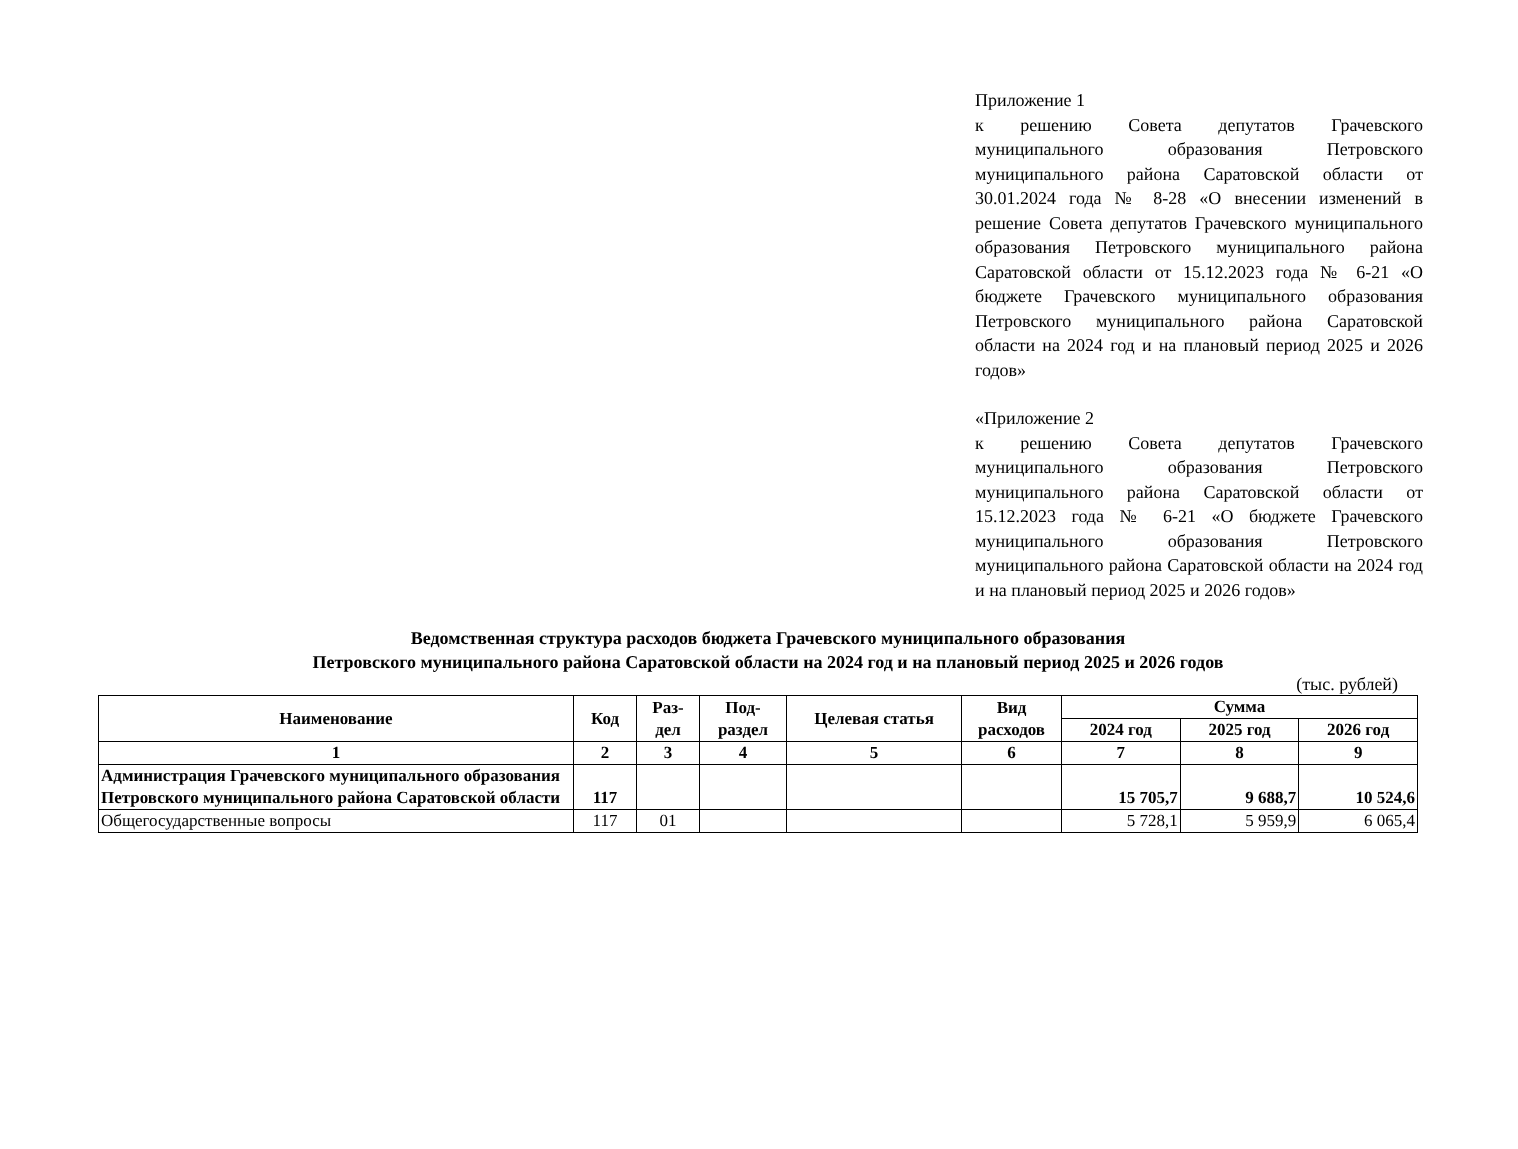Приложение 1
к решению Совета депутатов Грачевского муниципального образования Петровского муниципального района Саратовской области от 30.01.2024 года № 8-28 «О внесении изменений в решение Совета депутатов Грачевского муниципального образования Петровского муниципального района Саратовской области от 15.12.2023 года № 6-21 «О бюджете Грачевского муниципального образования Петровского муниципального района Саратовской области на 2024 год и на плановый период 2025 и 2026 годов»
«Приложение 2
к решению Совета депутатов Грачевского муниципального образования Петровского муниципального района Саратовской области от 15.12.2023 года № 6-21 «О бюджете Грачевского муниципального образования Петровского муниципального района Саратовской области на 2024 год и на плановый период 2025 и 2026 годов»
Ведомственная структура расходов бюджета Грачевского муниципального образования
Петровского муниципального района Саратовской области на 2024 год и на плановый период 2025 и 2026 годов
(тыс. рублей)
| Наименование | Код | Раз- дел | Под- раздел | Целевая статья | Вид расходов | Сумма | | |
| --- | --- | --- | --- | --- | --- | --- | --- | --- |
| | | | | | | 2024 год | 2025 год | 2026 год |
| 1 | 2 | 3 | 4 | 5 | 6 | 7 | 8 | 9 |
| Администрация Грачевского муниципального образования Петровского муниципального района Саратовской области | 117 | | | | | 15 705,7 | 9 688,7 | 10 524,6 |
| Общегосударственные вопросы | 117 | 01 | | | | 5 728,1 | 5 959,9 | 6 065,4 |